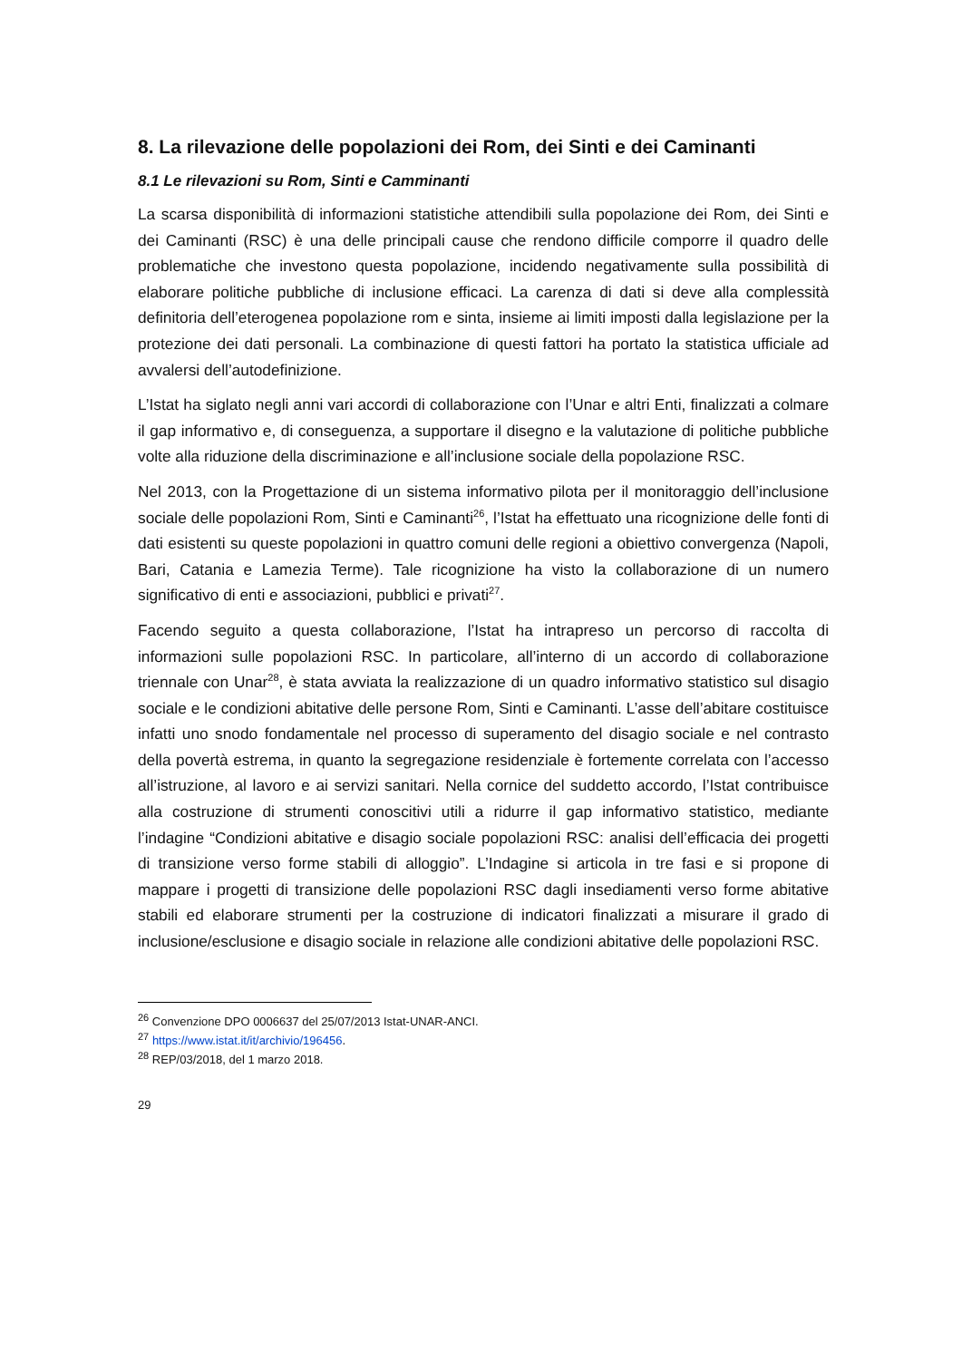8. La rilevazione delle popolazioni dei Rom, dei Sinti e dei Caminanti
8.1 Le rilevazioni su Rom, Sinti e Camminanti
La scarsa disponibilità di informazioni statistiche attendibili sulla popolazione dei Rom, dei Sinti e dei Caminanti (RSC) è una delle principali cause che rendono difficile comporre il quadro delle problematiche che investono questa popolazione, incidendo negativamente sulla possibilità di elaborare politiche pubbliche di inclusione efficaci. La carenza di dati si deve alla complessità definitoria dell’eterogenea popolazione rom e sinta, insieme ai limiti imposti dalla legislazione per la protezione dei dati personali. La combinazione di questi fattori ha portato la statistica ufficiale ad avvalersi dell’autodefinizione.
L’Istat ha siglato negli anni vari accordi di collaborazione con l’Unar e altri Enti, finalizzati a colmare il gap informativo e, di conseguenza, a supportare il disegno e la valutazione di politiche pubbliche volte alla riduzione della discriminazione e all’inclusione sociale della popolazione RSC.
Nel 2013, con la Progettazione di un sistema informativo pilota per il monitoraggio dell’inclusione sociale delle popolazioni Rom, Sinti e Caminanti<sup>26</sup>, l’Istat ha effettuato una ricognizione delle fonti di dati esistenti su queste popolazioni in quattro comuni delle regioni a obiettivo convergenza (Napoli, Bari, Catania e Lamezia Terme). Tale ricognizione ha visto la collaborazione di un numero significativo di enti e associazioni, pubblici e privati<sup>27</sup>.
Facendo seguito a questa collaborazione, l’Istat ha intrapreso un percorso di raccolta di informazioni sulle popolazioni RSC. In particolare, all’interno di un accordo di collaborazione triennale con Unar<sup>28</sup>, è stata avviata la realizzazione di un quadro informativo statistico sul disagio sociale e le condizioni abitative delle persone Rom, Sinti e Caminanti. L’asse dell’abitare costituisce infatti uno snodo fondamentale nel processo di superamento del disagio sociale e nel contrasto della povertà estrema, in quanto la segregazione residenziale è fortemente correlata con l’accesso all’istruzione, al lavoro e ai servizi sanitari. Nella cornice del suddetto accordo, l’Istat contribuisce alla costruzione di strumenti conoscitivi utili a ridurre il gap informativo statistico, mediante l’indagine “Condizioni abitative e disagio sociale popolazioni RSC: analisi dell’efficacia dei progetti di transizione verso forme stabili di alloggio”. L’Indagine si articola in tre fasi e si propone di mappare i progetti di transizione delle popolazioni RSC dagli insediamenti verso forme abitative stabili ed elaborare strumenti per la costruzione di indicatori finalizzati a misurare il grado di inclusione/esclusione e disagio sociale in relazione alle condizioni abitative delle popolazioni RSC.
<sup>26</sup> Convenzione DPO 0006637 del 25/07/2013 Istat-UNAR-ANCI.
<sup>27</sup> https://www.istat.it/it/archivio/196456.
<sup>28</sup> REP/03/2018, del 1 marzo 2018.
29